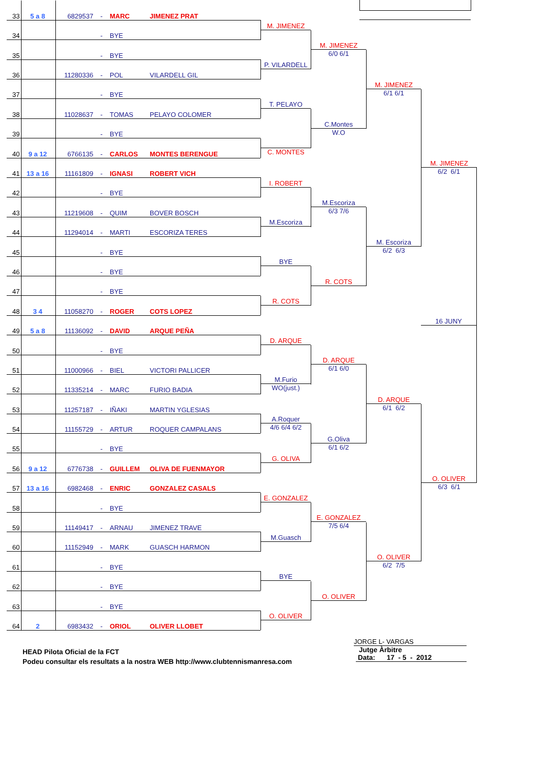| 33 | 5 a 8 | 6829537 | - | MARC | JIMENEZ PRAT |
| 34 | | | - | BYE | |
| 35 | | | - | BYE | |
| 36 | | 11280336 | - | POL | VILARDELL GIL |
| 37 | | | - | BYE | |
| 38 | | 11028637 | - | TOMAS | PELAYO COLOMER |
| 39 | | | - | BYE | |
| 40 | 9 a 12 | 6766135 | - | CARLOS | MONTES BERENGUE |
| 41 | 13 a 16 | 11161809 | - | IGNASI | ROBERT VICH |
| 42 | | | - | BYE | |
| 43 | | 11219608 | - | QUIM | BOVER BOSCH |
| 44 | | 11294014 | - | MARTI | ESCORIZA TERES |
| 45 | | | - | BYE | |
| 46 | | | - | BYE | |
| 47 | | | - | BYE | |
| 48 | 3 4 | 11058270 | - | ROGER | COTS LOPEZ |
| 49 | 5 a 8 | 11136092 | - | DAVID | ARQUE PEÑA |
| 50 | | | - | BYE | |
| 51 | | 11000966 | - | BIEL | VICTORI PALLICER |
| 52 | | 11335214 | - | MARC | FURIO BADIA |
| 53 | | 11257187 | - | IÑAKI | MARTIN YGLESIAS |
| 54 | | 11155729 | - | ARTUR | ROQUER CAMPALANS |
| 55 | | | - | BYE | |
| 56 | 9 a 12 | 6776738 | - | GUILLEM | OLIVA DE FUENMAYOR |
| 57 | 13 a 16 | 6982468 | - | ENRIC | GONZALEZ CASALS |
| 58 | | | - | BYE | |
| 59 | | 11149417 | - | ARNAU | JIMENEZ TRAVE |
| 60 | | 11152949 | - | MARK | GUASCH HARMON |
| 61 | | | - | BYE | |
| 62 | | | - | BYE | |
| 63 | | | - | BYE | |
| 64 | 2 | 6983432 | - | ORIOL | OLIVER LLOBET |
M. JIMENEZ
P. VILARDELL
T. PELAYO
C. MONTES
I. ROBERT
M.Escoriza
BYE
R. COTS
D. ARQUE
M.Furio
WO(just.)
A.Roquer
4/6 6/4 6/2
G. OLIVA
E. GONZALEZ
M.Guasch
BYE
O. OLIVER
M. JIMENEZ
6/0 6/1
C.Montes
W.O
M.Escoriza
6/3 7/6
R. COTS
D. ARQUE
6/1 6/0
G.Oliva
6/1 6/2
E. GONZALEZ
7/5 6/4
O. OLIVER
M. JIMENEZ
6/1 6/1
M. Escoriza
6/2 6/3
D. ARQUE
6/1 6/2
O. OLIVER
6/2 7/5
M. JIMENEZ
6/2 6/1
16 JUNY
O. OLIVER
6/3 6/1
HEAD Pilota Oficial de la FCT
Podeu consultar els resultats a la nostra WEB http://www.clubtennismanresa.com
JORGE L- VARGAS
Jutge Àrbitre
Data: 17 - 5 - 2012